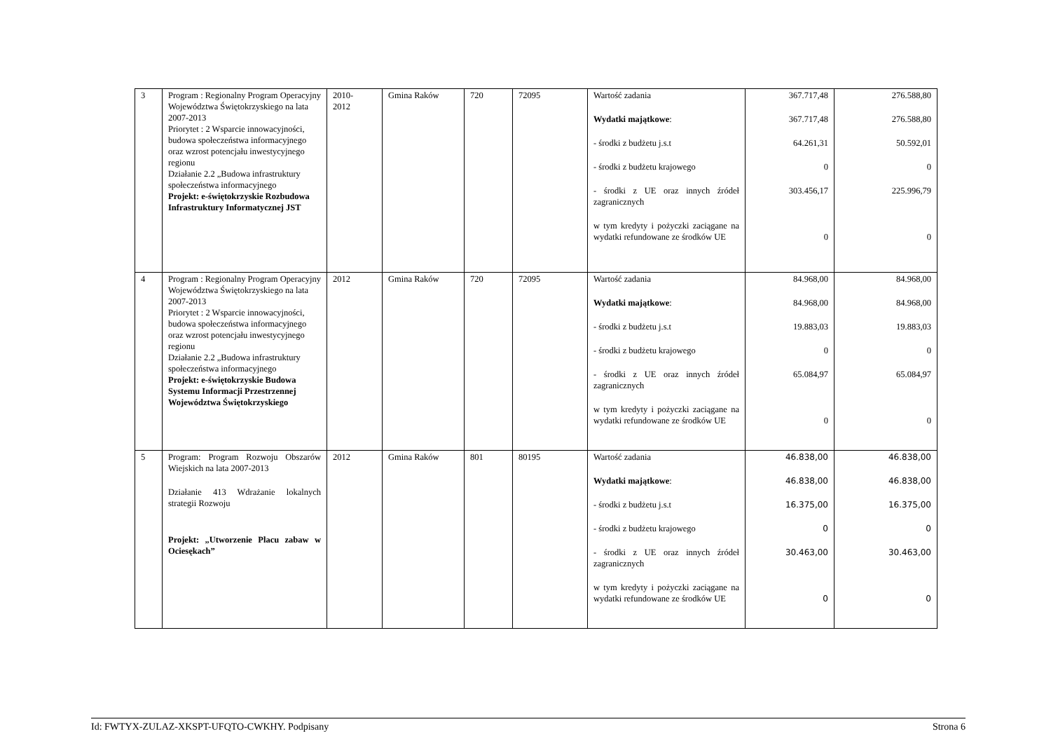| 3 | Program : Regionalny Program Operacyjny Województwa Świętokrzyskiego na lata 2007-2013 Priorytet : 2 Wsparcie innowacyjności, budowa społeczeństwa informacyjnego oraz wzrost potencjału inwestycyjnego regionu Działanie 2.2 „Budowa infrastruktury społeczeństwa informacyjnego Projekt: e-świętokrzyskie Rozbudowa Infrastruktury Informatycznej JST | 2010- 2012 | Gmina Raków | 720 | 72095 | Wartość zadania Wydatki majątkowe : - środki z budżetu j.s.t - środki z budżetu krajowego - środki z UE oraz innych źródeł zagranicznych w tym kredyty i pożyczki zaciągane na wydatki refundowane ze środków UE | 367.717,48 367.717,48 64.261,31 0 303.456,17 0 | 276.588,80 276.588,80 50.592,01 0 225.996,79 0 |
| 4 | Program : Regionalny Program Operacyjny Województwa Świętokrzyskiego na lata 2007-2013 Priorytet : 2 Wsparcie innowacyjności, budowa społeczeństwa informacyjnego oraz wzrost potencjału inwestycyjnego regionu Działanie 2.2 „Budowa infrastruktury społeczeństwa informacyjnego Projekt: e-świętokrzyskie Budowa Systemu Informacji Przestrzennej Województwa Świętokrzyskiego | 2012 | Gmina Raków | 720 | 72095 | Wartość zadania Wydatki majątkowe : - środki z budżetu j.s.t - środki z budżetu krajowego - środki z UE oraz innych źródeł zagranicznych w tym kredyty i pożyczki zaciągane na wydatki refundowane ze środków UE | 84.968,00 84.968,00 19.883,03 0 65.084,97 0 | 84.968,00 84.968,00 19.883,03 0 65.084,97 0 |
| 5 | Program: Program Rozwoju Obszarów Wiejskich na lata 2007-2013 Działanie 413 Wdrażanie lokalnych strategii Rozwoju Projekt: „Utworzenie Placu zabaw w Ociesękach” | 2012 | Gmina Raków | 801 | 80195 | Wartość zadania Wydatki majątkowe : - środki z budżetu j.s.t - środki z budżetu krajowego - środki z UE oraz innych źródeł zagranicznych w tym kredyty i pożyczki zaciągane na wydatki refundowane ze środków UE | 46.838,00 46.838,00 16.375,00 0 30.463,00 0 | 46.838,00 46.838,00 16.375,00 0 30.463,00 0 |
Id: FWTYX-ZULAZ-XKSPT-UFQTO-CWKHY. Podpisany Strona 6